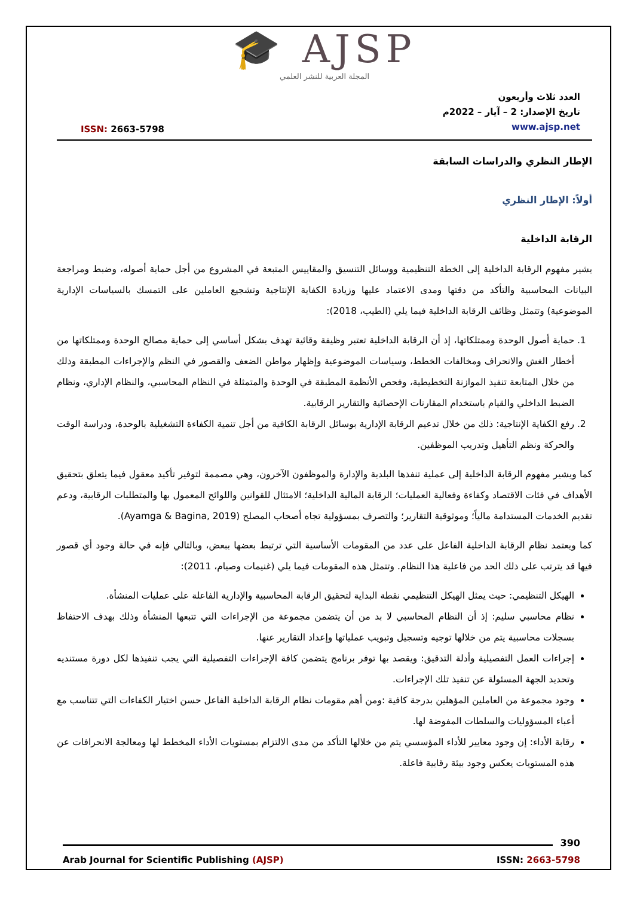🎓 AJSP
المجلة العربية للنشر العلمي
ISSN: 2663-5798
العدد ثلاث وأربعون
تاريخ الإصدار: 2 – آيار – 2022م
www.ajsp.net
الإطار النظري والدراسات السابقة
أولاً: الإطار النظري
الرقابة الداخلية
يشير مفهوم الرقابة الداخلية إلى الخطة التنظيمية ووسائل التنسيق والمقاييس المتبعة في المشروع من أجل حماية أصوله، وضبط ومراجعة البيانات المحاسبية والتأكد من دقتها ومدى الاعتماد عليها وزيادة الكفاية الإنتاجية وتشجيع العاملين على التمسك بالسياسات الإدارية الموضوعية) وتتمثل وظائف الرقابة الداخلية فيما يلي (الطيب، 2018):
1. حماية أصول الوحدة وممتلكاتها، إذ أن الرقابة الداخلية تعتبر وظيفة وقائية تهدف بشكل أساسي إلى حماية مصالح الوحدة وممتلكاتها من أخطار الغش والانحراف ومخالفات الخطط، وسياسات الموضوعية وإظهار مواطن الضعف والقصور في النظم والإجراءات المطبقة وذلك من خلال المتابعة تنفيذ الموازنة التخطيطية، وفحص الأنظمة المطبقة في الوحدة والمتمثلة في النظام المحاسبي، والنظام الإداري، ونظام الضبط الداخلي والقيام باستخدام المقارنات الإحصائية والتقارير الرقابية.
2. رفع الكفاية الإنتاجية: ذلك من خلال تدعيم الرقابة الإدارية بوسائل الرقابة الكافية من أجل تنمية الكفاءة التشغيلية بالوحدة، ودراسة الوقت والحركة ونظم التأهيل وتدريب الموظفين.
كما ويشير مفهوم الرقابة الداخلية إلى عملية تنفذها البلدية والإدارة والموظفون الآخرون، وهي مصممة لتوفير تأكيد معقول فيما يتعلق بتحقيق الأهداف في فئات الاقتصاد وكفاءة وفعالية العمليات؛ الرقابة المالية الداخلية؛ الامتثال للقوانين واللوائح المعمول بها والمتطلبات الرقابية، ودعم تقديم الخدمات المستدامة مالياً؛ وموثوقية التقارير؛ والتصرف بمسؤولية تجاه أصحاب المصلح (Ayamga & Bagina, 2019).
كما ويعتمد نظام الرقابة الداخلية الفاعل على عدد من المقومات الأساسية التي ترتبط بعضها ببعض، وبالتالي فإنه في حالة وجود أي قصور فيها قد يترتب على ذلك الحد من فاعلية هذا النظام. وتتمثل هذه المقومات فيما يلي (غنيمات وصيام، 2011):
الهيكل التنظيمي: حيث يمثل الهيكل التنظيمي نقطة البداية لتحقيق الرقابة المحاسبية والإدارية الفاعلة على عمليات المنشأة.
نظام محاسبي سليم: إذ أن النظام المحاسبي لا بد من أن يتضمن مجموعة من الإجراءات التي تتبعها المنشأة وذلك بهدف الاحتفاظ بسجلات محاسبية يتم من خلالها توجيه وتسجيل وتبويب عملياتها وإعداد التقارير عنها.
إجراءات العمل التفصيلية وأدلة التدقيق: ويقصد بها توفر برنامج يتضمن كافة الإجراءات التفصيلية التي يجب تنفيذها لكل دورة مستنديه وتحديد الجهة المسئولة عن تنفيذ تلك الإجراءات.
وجود مجموعة من العاملين المؤهلين بدرجة كافية :ومن أهم مقومات نظام الرقابة الداخلية الفاعل حسن اختيار الكفاءات التي تتناسب مع أعباء المسؤوليات والسلطات المفوضة لها.
رقابة الأداء: إن وجود معايير للأداء المؤسسي يتم من خلالها التأكد من مدى الالتزام بمستويات الأداء المخطط لها ومعالجة الانحرافات عن هذه المستويات يعكس وجود بيئة رقابية فاعلة.
390
Arab Journal for Scientific Publishing (AJSP) ISSN: 2663-5798